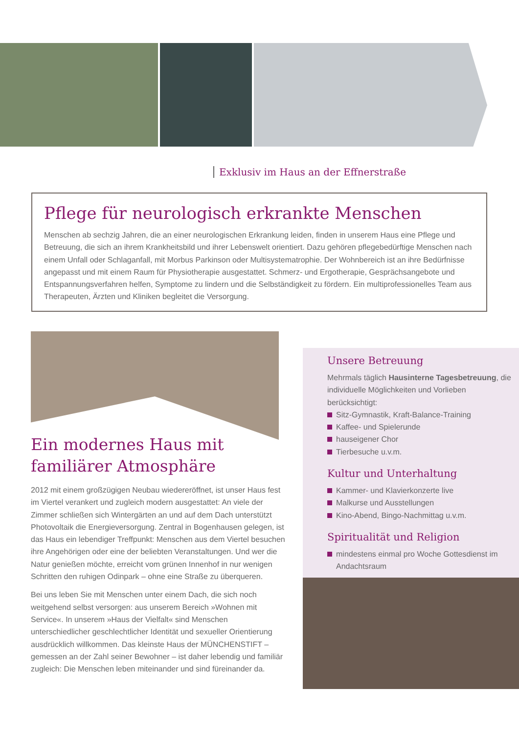Exklusiv im Haus an der Effnerstraße
Pflege für neurologisch erkrankte Menschen
Menschen ab sechzig Jahren, die an einer neurologischen Erkrankung leiden, finden in unserem Haus eine Pflege und Betreuung, die sich an ihrem Krankheitsbild und ihrer Lebenswelt orientiert. Dazu gehören pflegebedürftige Menschen nach einem Unfall oder Schlaganfall, mit Morbus Parkinson oder Multisystematrophie. Der Wohnbereich ist an ihre Bedürfnisse angepasst und mit einem Raum für Physiotherapie ausgestattet. Schmerz- und Ergotherapie, Gesprächsangebote und Entspannungsverfahren helfen, Symptome zu lindern und die Selbständigkeit zu fördern. Ein multiprofessionelles Team aus Therapeuten, Ärzten und Kliniken begleitet die Versorgung.
Ein modernes Haus mit familiärer Atmosphäre
2012 mit einem großzügigen Neubau wiedereröffnet, ist unser Haus fest im Viertel verankert und zugleich modern ausgestattet: An viele der Zimmer schließen sich Wintergärten an und auf dem Dach unterstützt Photovoltaik die Energieversorgung. Zentral in Bogenhausen gelegen, ist das Haus ein lebendiger Treffpunkt: Menschen aus dem Viertel besuchen ihre Angehörigen oder eine der beliebten Veranstaltungen. Und wer die Natur genießen möchte, erreicht vom grünen Innenhof in nur wenigen Schritten den ruhigen Odinpark – ohne eine Straße zu überqueren.
Bei uns leben Sie mit Menschen unter einem Dach, die sich noch weitgehend selbst versorgen: aus unserem Bereich »Wohnen mit Service«. In unserem »Haus der Vielfalt« sind Menschen unterschiedlicher geschlechtlicher Identität und sexueller Orientierung ausdrücklich willkommen. Das kleinste Haus der MÜNCHENSTIFT – gemessen an der Zahl seiner Bewohner – ist daher lebendig und familiär zugleich: Die Menschen leben miteinander und sind füreinander da.
Unsere Betreuung
Mehrmals täglich Hausinterne Tagesbetreuung, die individuelle Möglichkeiten und Vorlieben berücksichtigt:
Sitz-Gymnastik, Kraft-Balance-Training
Kaffee- und Spielerunde
hauseigener Chor
Tierbesuche u.v.m.
Kultur und Unterhaltung
Kammer- und Klavierkonzerte live
Malkurse und Ausstellungen
Kino-Abend, Bingo-Nachmittag u.v.m.
Spiritualität und Religion
mindestens einmal pro Woche Gottesdienst im Andachtsraum